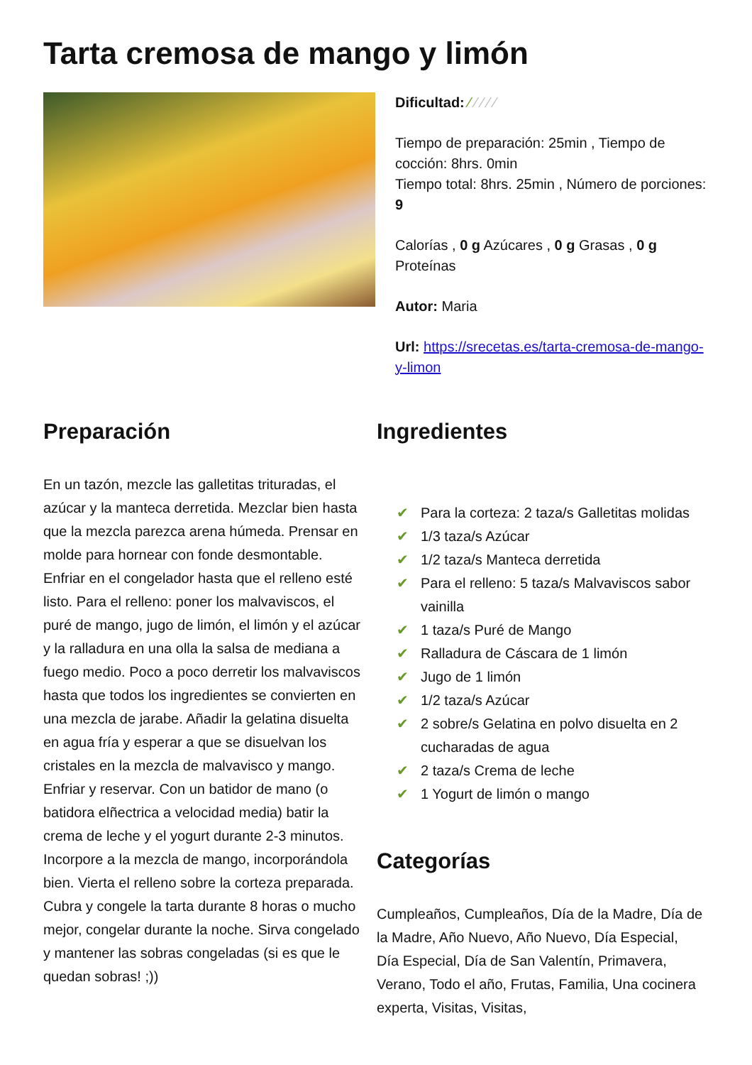Tarta cremosa de mango y limón
Dificultad: ⁄ ⁄ ⁄ ⁄ ⁄
Tiempo de preparación: 25min , Tiempo de cocción: 8hrs. 0min
Tiempo total: 8hrs. 25min , Número de porciones: 9
Calorías , 0 g Azúcares , 0 g Grasas , 0 g Proteínas
Autor: Maria
Url: https://srecetas.es/tarta-cremosa-de-mango-y-limon
Preparación
En un tazón, mezcle las galletitas trituradas, el azúcar y la manteca derretida. Mezclar bien hasta que la mezcla parezca arena húmeda. Prensar en molde para hornear con fonde desmontable. Enfriar en el congelador hasta que el relleno esté listo. Para el relleno: poner los malvaviscos, el puré de mango, jugo de limón, el limón y el azúcar y la ralladura en una olla la salsa de mediana a fuego medio. Poco a poco derretir los malvaviscos hasta que todos los ingredientes se convierten en una mezcla de jarabe. Añadir la gelatina disuelta en agua fría y esperar a que se disuelvan los cristales en la mezcla de malvavisco y mango. Enfriar y reservar. Con un batidor de mano (o batidora elñectrica a velocidad media) batir la crema de leche y el yogurt durante 2-3 minutos. Incorpore a la mezcla de mango, incorporándola bien. Vierta el relleno sobre la corteza preparada. Cubra y congele la tarta durante 8 horas o mucho mejor, congelar durante la noche. Sirva congelado y mantener las sobras congeladas (si es que le quedan sobras! ;))
Ingredientes
✔ Para la corteza: 2 taza/s Galletitas molidas
✔ 1/3 taza/s Azúcar
✔ 1/2 taza/s Manteca derretida
✔ Para el relleno: 5 taza/s Malvaviscos sabor vainilla
✔ 1 taza/s Puré de Mango
✔ Ralladura de Cáscara de 1 limón
✔ Jugo de 1 limón
✔ 1/2 taza/s Azúcar
✔ 2 sobre/s Gelatina en polvo disuelta en 2 cucharadas de agua
✔ 2 taza/s Crema de leche
✔ 1 Yogurt de limón o mango
Categorías
Cumpleaños, Cumpleaños, Día de la Madre, Día de la Madre, Año Nuevo, Año Nuevo, Día Especial, Día Especial, Día de San Valentín, Primavera, Verano, Todo el año, Frutas, Familia, Una cocinera experta, Visitas, Visitas,